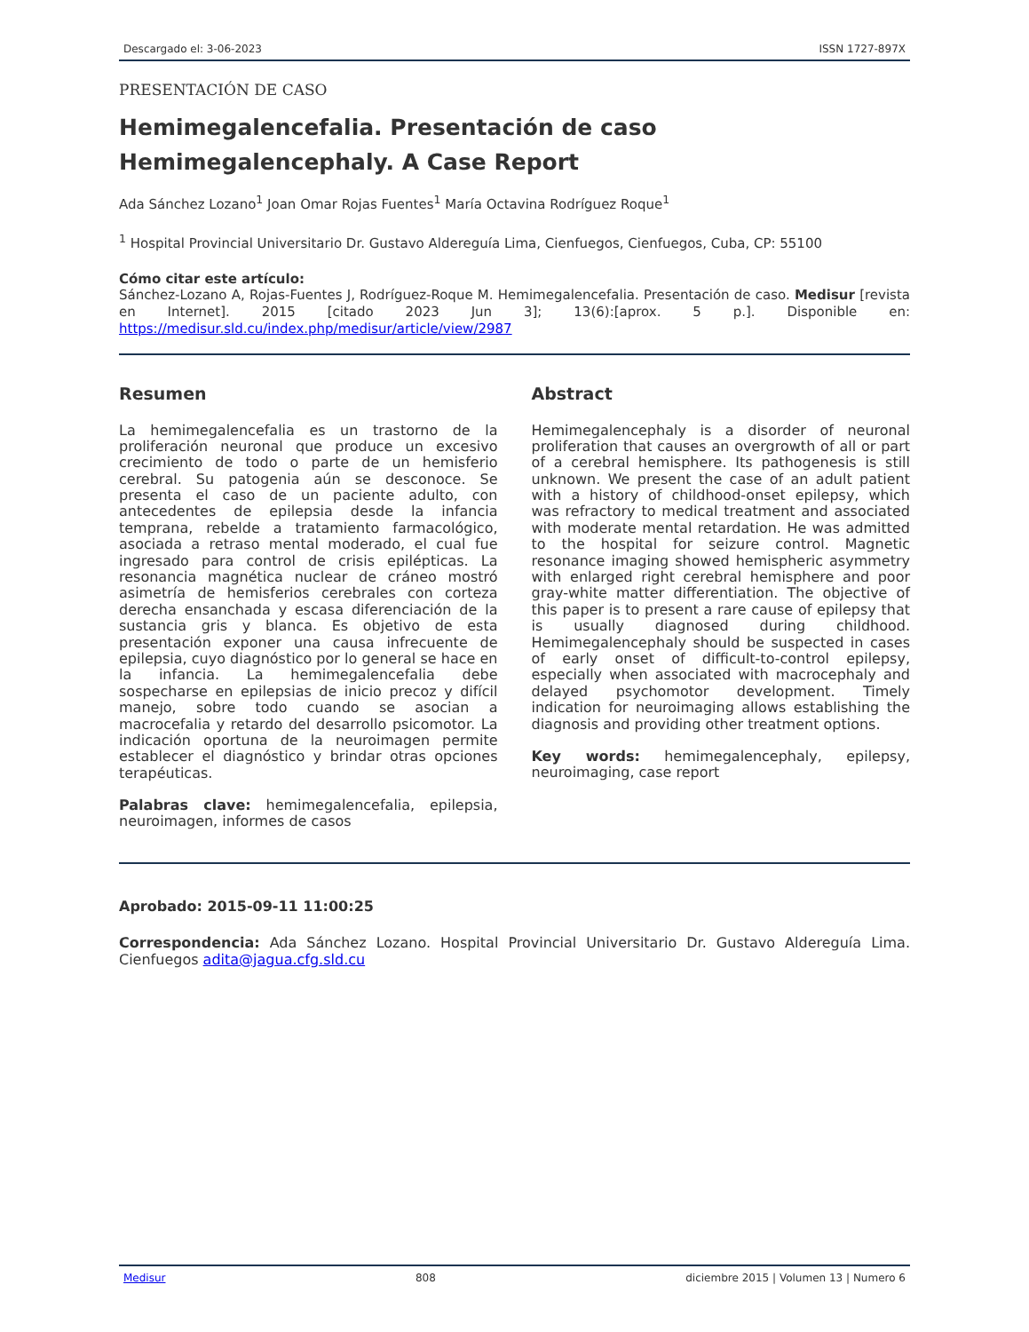Descargado el: 3-06-2023 ISSN 1727-897X
PRESENTACIÓN DE CASO
Hemimegalencefalia. Presentación de caso
Hemimegalencephaly. A Case Report
Ada Sánchez Lozano<sup>1</sup> Joan Omar Rojas Fuentes<sup>1</sup> María Octavina Rodríguez Roque<sup>1</sup>
<sup>1</sup> Hospital Provincial Universitario Dr. Gustavo Aldereguía Lima, Cienfuegos, Cienfuegos, Cuba, CP: 55100
Cómo citar este artículo:
Sánchez-Lozano A, Rojas-Fuentes J, Rodríguez-Roque M. Hemimegalencefalia. Presentación de caso. Medisur [revista en Internet]. 2015 [citado 2023 Jun 3]; 13(6):[aprox. 5 p.]. Disponible en: https://medisur.sld.cu/index.php/medisur/article/view/2987
Resumen
La hemimegalencefalia es un trastorno de la proliferación neuronal que produce un excesivo crecimiento de todo o parte de un hemisferio cerebral. Su patogenia aún se desconoce. Se presenta el caso de un paciente adulto, con antecedentes de epilepsia desde la infancia temprana, rebelde a tratamiento farmacológico, asociada a retraso mental moderado, el cual fue ingresado para control de crisis epilépticas. La resonancia magnética nuclear de cráneo mostró asimetría de hemisferios cerebrales con corteza derecha ensanchada y escasa diferenciación de la sustancia gris y blanca. Es objetivo de esta presentación exponer una causa infrecuente de epilepsia, cuyo diagnóstico por lo general se hace en la infancia. La hemimegalencefalia debe sospecharse en epilepsias de inicio precoz y difícil manejo, sobre todo cuando se asocian a macrocefalia y retardo del desarrollo psicomotor. La indicación oportuna de la neuroimagen permite establecer el diagnóstico y brindar otras opciones terapéuticas.
Palabras clave: hemimegalencefalia, epilepsia, neuroimagen, informes de casos
Abstract
Hemimegalencephaly is a disorder of neuronal proliferation that causes an overgrowth of all or part of a cerebral hemisphere. Its pathogenesis is still unknown. We present the case of an adult patient with a history of childhood-onset epilepsy, which was refractory to medical treatment and associated with moderate mental retardation. He was admitted to the hospital for seizure control. Magnetic resonance imaging showed hemispheric asymmetry with enlarged right cerebral hemisphere and poor gray-white matter differentiation. The objective of this paper is to present a rare cause of epilepsy that is usually diagnosed during childhood. Hemimegalencephaly should be suspected in cases of early onset of difficult-to-control epilepsy, especially when associated with macrocephaly and delayed psychomotor development. Timely indication for neuroimaging allows establishing the diagnosis and providing other treatment options.
Key words: hemimegalencephaly, epilepsy, neuroimaging, case report
Aprobado: 2015-09-11 11:00:25
Correspondencia: Ada Sánchez Lozano. Hospital Provincial Universitario Dr. Gustavo Aldereguía Lima. Cienfuegos adita@jagua.cfg.sld.cu
Medisur 808 diciembre 2015 | Volumen 13 | Numero 6